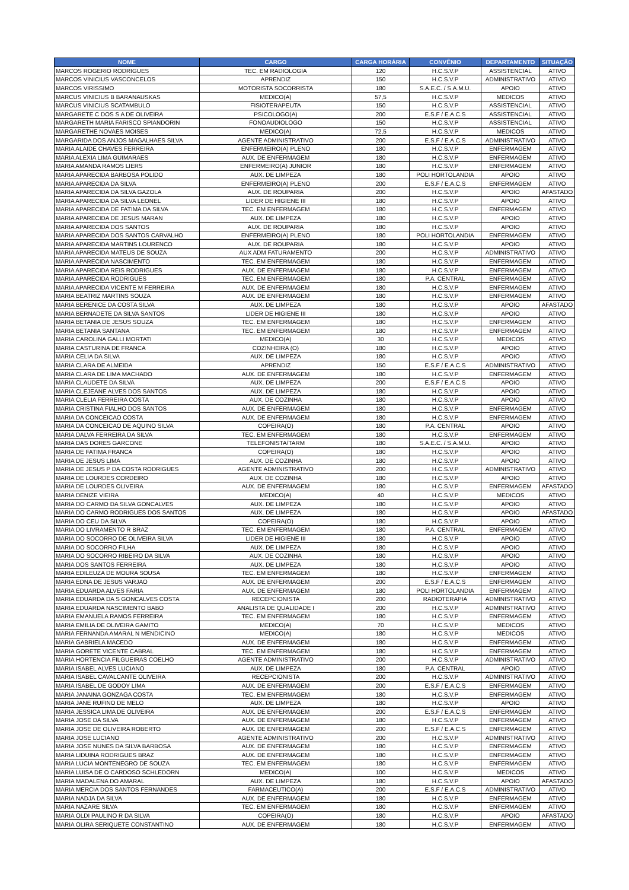| NOME | CARGO | CARGA HORÁRIA | CONVÊNIO | DEPARTAMENTO | SITUAÇÃO |
| --- | --- | --- | --- | --- | --- |
| MARCOS ROGERIO RODRIGUES | TEC. EM RADIOLOGIA | 120 | H.C.S.V.P | ASSISTENCIAL | ATIVO |
| MARCOS VINICIUS VASCONCELOS | APRENDIZ | 150 | H.C.S.V.P | ADMINISTRATIVO | ATIVO |
| MARCOS VIRISSIMO | MOTORISTA SOCORRISTA | 180 | S.A.E.C. / S.A.M.U. | APOIO | ATIVO |
| MARCUS VINICIUS B BARANAUSKAS | MEDICO(A) | 57,5 | H.C.S.V.P | MEDICOS | ATIVO |
| MARCUS VINICIUS SCATAMBULO | FISIOTERAPEUTA | 150 | H.C.S.V.P | ASSISTENCIAL | ATIVO |
| MARGARETE C DOS S A DE OLIVEIRA | PSICOLOGO(A) | 200 | E.S.F / E.A.C.S | ASSISTENCIAL | ATIVO |
| MARGARETH MARIA FARISCO SPIANDORIN | FONOAUDIOLOGO | 150 | H.C.S.V.P | ASSISTENCIAL | ATIVO |
| MARGARETHE NOVAES MOISES | MEDICO(A) | 72,5 | H.C.S.V.P | MEDICOS | ATIVO |
| MARGARIDA DOS ANJOS MAGALHAES SILVA | AGENTE ADMINISTRATIVO | 200 | E.S.F / E.A.C.S | ADMINISTRATIVO | ATIVO |
| MARIA ALAIDE CHAVES FERREIRA | ENFERMEIRO(A) PLENO | 180 | H.C.S.V.P | ENFERMAGEM | ATIVO |
| MARIA ALEXIA LIMA GUIMARAES | AUX. DE ENFERMAGEM | 180 | H.C.S.V.P | ENFERMAGEM | ATIVO |
| MARIA AMANDA RAMOS LIERS | ENFERMEIRO(A) JUNIOR | 180 | H.C.S.V.P | ENFERMAGEM | ATIVO |
| MARIA APARECIDA BARBOSA POLIDO | AUX. DE LIMPEZA | 180 | POLI HORTOLANDIA | APOIO | ATIVO |
| MARIA APARECIDA DA SILVA | ENFERMEIRO(A) PLENO | 200 | E.S.F / E.A.C.S | ENFERMAGEM | ATIVO |
| MARIA APARECIDA DA SILVA GAZOLA | AUX. DE ROUPARIA | 200 | H.C.S.V.P | APOIO | AFASTADO |
| MARIA APARECIDA DA SILVA LEONEL | LIDER DE HIGIENE III | 180 | H.C.S.V.P | APOIO | ATIVO |
| MARIA APARECIDA DE FATIMA DA SILVA | TEC. EM ENFERMAGEM | 180 | H.C.S.V.P | ENFERMAGEM | ATIVO |
| MARIA APARECIDA DE JESUS MARAN | AUX. DE LIMPEZA | 180 | H.C.S.V.P | APOIO | ATIVO |
| MARIA APARECIDA DOS SANTOS | AUX. DE ROUPARIA | 180 | H.C.S.V.P | APOIO | ATIVO |
| MARIA APARECIDA DOS SANTOS CARVALHO | ENFERMEIRO(A) PLENO | 180 | POLI HORTOLANDIA | ENFERMAGEM | ATIVO |
| MARIA APARECIDA MARTINS LOURENCO | AUX. DE ROUPARIA | 180 | H.C.S.V.P | APOIO | ATIVO |
| MARIA APARECIDA MATEUS DE SOUZA | AUX ADM FATURAMENTO | 200 | H.C.S.V.P | ADMINISTRATIVO | ATIVO |
| MARIA APARECIDA NASCIMENTO | TEC. EM ENFERMAGEM | 180 | H.C.S.V.P | ENFERMAGEM | ATIVO |
| MARIA APARECIDA REIS RODRIGUES | AUX. DE ENFERMAGEM | 180 | H.C.S.V.P | ENFERMAGEM | ATIVO |
| MARIA APARECIDA RODRIGUES | TEC. EM ENFERMAGEM | 180 | P.A. CENTRAL | ENFERMAGEM | ATIVO |
| MARIA APARECIDA VICENTE M FERREIRA | AUX. DE ENFERMAGEM | 180 | H.C.S.V.P | ENFERMAGEM | ATIVO |
| MARIA BEATRIZ MARTINS SOUZA | AUX. DE ENFERMAGEM | 180 | H.C.S.V.P | ENFERMAGEM | ATIVO |
| MARIA BERENICE DA COSTA SILVA | AUX. DE LIMPEZA | 180 | H.C.S.V.P | APOIO | AFASTADO |
| MARIA BERNADETE DA SILVA SANTOS | LIDER DE HIGIENE III | 180 | H.C.S.V.P | APOIO | ATIVO |
| MARIA BETANIA DE JESUS SOUZA | TEC. EM ENFERMAGEM | 180 | H.C.S.V.P | ENFERMAGEM | ATIVO |
| MARIA BETANIA SANTANA | TEC. EM ENFERMAGEM | 180 | H.C.S.V.P | ENFERMAGEM | ATIVO |
| MARIA CAROLINA GALLI MORTATI | MEDICO(A) | 30 | H.C.S.V.P | MEDICOS | ATIVO |
| MARIA CASTURINA DE FRANCA | COZINHEIRA (O) | 180 | H.C.S.V.P | APOIO | ATIVO |
| MARIA CELIA DA SILVA | AUX. DE LIMPEZA | 180 | H.C.S.V.P | APOIO | ATIVO |
| MARIA CLARA DE ALMEIDA | APRENDIZ | 150 | E.S.F / E.A.C.S | ADMINISTRATIVO | ATIVO |
| MARIA CLARA DE LIMA MACHADO | AUX. DE ENFERMAGEM | 180 | H.C.S.V.P | ENFERMAGEM | ATIVO |
| MARIA CLAUDETE DA SILVA | AUX. DE LIMPEZA | 200 | E.S.F / E.A.C.S | APOIO | ATIVO |
| MARIA CLEJEANE ALVES DOS SANTOS | AUX. DE LIMPEZA | 180 | H.C.S.V.P | APOIO | ATIVO |
| MARIA CLELIA FERREIRA COSTA | AUX. DE COZINHA | 180 | H.C.S.V.P | APOIO | ATIVO |
| MARIA CRISTINA FIALHO DOS SANTOS | AUX. DE ENFERMAGEM | 180 | H.C.S.V.P | ENFERMAGEM | ATIVO |
| MARIA DA CONCEICAO COSTA | AUX. DE ENFERMAGEM | 180 | H.C.S.V.P | ENFERMAGEM | ATIVO |
| MARIA DA CONCEICAO DE AQUINO SILVA | COPEIRA(O) | 180 | P.A. CENTRAL | APOIO | ATIVO |
| MARIA DALVA FERREIRA DA SILVA | TEC. EM ENFERMAGEM | 180 | H.C.S.V.P | ENFERMAGEM | ATIVO |
| MARIA DAS DORES GARCONE | TELEFONISTA/TARM | 180 | S.A.E.C. / S.A.M.U. | APOIO | ATIVO |
| MARIA DE FATIMA FRANCA | COPEIRA(O) | 180 | H.C.S.V.P | APOIO | ATIVO |
| MARIA DE JESUS LIMA | AUX. DE COZINHA | 180 | H.C.S.V.P | APOIO | ATIVO |
| MARIA DE JESUS P DA COSTA RODRIGUES | AGENTE ADMINISTRATIVO | 200 | H.C.S.V.P | ADMINISTRATIVO | ATIVO |
| MARIA DE LOURDES CORDEIRO | AUX. DE COZINHA | 180 | H.C.S.V.P | APOIO | ATIVO |
| MARIA DE LOURDES OLIVEIRA | AUX. DE ENFERMAGEM | 180 | H.C.S.V.P | ENFERMAGEM | AFASTADO |
| MARIA DENIZE VIEIRA | MEDICO(A) | 40 | H.C.S.V.P | MEDICOS | ATIVO |
| MARIA DO CARMO DA SILVA GONCALVES | AUX. DE LIMPEZA | 180 | H.C.S.V.P | APOIO | ATIVO |
| MARIA DO CARMO RODRIGUES DOS SANTOS | AUX. DE LIMPEZA | 180 | H.C.S.V.P | APOIO | AFASTADO |
| MARIA DO CEU DA SILVA | COPEIRA(O) | 180 | H.C.S.V.P | APOIO | ATIVO |
| MARIA DO LIVRAMENTO R BRAZ | TEC. EM ENFERMAGEM | 180 | P.A. CENTRAL | ENFERMAGEM | ATIVO |
| MARIA DO SOCORRO DE OLIVEIRA SILVA | LIDER DE HIGIENE III | 180 | H.C.S.V.P | APOIO | ATIVO |
| MARIA DO SOCORRO FILHA | AUX. DE LIMPEZA | 180 | H.C.S.V.P | APOIO | ATIVO |
| MARIA DO SOCORRO RIBEIRO DA SILVA | AUX. DE COZINHA | 180 | H.C.S.V.P | APOIO | ATIVO |
| MARIA DOS SANTOS FERREIRA | AUX. DE LIMPEZA | 180 | H.C.S.V.P | APOIO | ATIVO |
| MARIA EDILEUZA DE MOURA SOUSA | TEC. EM ENFERMAGEM | 180 | H.C.S.V.P | ENFERMAGEM | ATIVO |
| MARIA EDNA DE JESUS VARJAO | AUX. DE ENFERMAGEM | 200 | E.S.F / E.A.C.S | ENFERMAGEM | ATIVO |
| MARIA EDUARDA ALVES FARIA | AUX. DE ENFERMAGEM | 180 | POLI HORTOLANDIA | ENFERMAGEM | ATIVO |
| MARIA EDUARDA DA S GONCALVES COSTA | RECEPCIONISTA | 200 | RADIOTERAPIA | ADMINISTRATIVO | ATIVO |
| MARIA EDUARDA NASCIMENTO BABO | ANALISTA DE QUALIDADE I | 200 | H.C.S.V.P | ADMINISTRATIVO | ATIVO |
| MARIA EMANUELA RAMOS FERREIRA | TEC. EM ENFERMAGEM | 180 | H.C.S.V.P | ENFERMAGEM | ATIVO |
| MARIA EMILIA DE OLIVEIRA GAMITO | MEDICO(A) | 70 | H.C.S.V.P | MEDICOS | ATIVO |
| MARIA FERNANDA AMARAL N MENDICINO | MEDICO(A) | 180 | H.C.S.V.P | MEDICOS | ATIVO |
| MARIA GABRIELA MACEDO | AUX. DE ENFERMAGEM | 180 | H.C.S.V.P | ENFERMAGEM | ATIVO |
| MARIA GORETE VICENTE CABRAL | TEC. EM ENFERMAGEM | 180 | H.C.S.V.P | ENFERMAGEM | ATIVO |
| MARIA HORTENCIA FILGUEIRAS COELHO | AGENTE ADMINISTRATIVO | 200 | H.C.S.V.P | ADMINISTRATIVO | ATIVO |
| MARIA ISABEL ALVES LUCIANO | AUX. DE LIMPEZA | 180 | P.A. CENTRAL | APOIO | ATIVO |
| MARIA ISABEL CAVALCANTE OLIVEIRA | RECEPCIONISTA | 200 | H.C.S.V.P | ADMINISTRATIVO | ATIVO |
| MARIA ISABEL DE GODOY LIMA | AUX. DE ENFERMAGEM | 200 | E.S.F / E.A.C.S | ENFERMAGEM | ATIVO |
| MARIA JANAINA GONZAGA COSTA | TEC. EM ENFERMAGEM | 180 | H.C.S.V.P | ENFERMAGEM | ATIVO |
| MARIA JANE RUFINO DE MELO | AUX. DE LIMPEZA | 180 | H.C.S.V.P | APOIO | ATIVO |
| MARIA JESSICA LIMA DE OLIVEIRA | AUX. DE ENFERMAGEM | 200 | E.S.F / E.A.C.S | ENFERMAGEM | ATIVO |
| MARIA JOSE DA SILVA | AUX. DE ENFERMAGEM | 180 | H.C.S.V.P | ENFERMAGEM | ATIVO |
| MARIA JOSE DE OLIVEIRA ROBERTO | AUX. DE ENFERMAGEM | 200 | E.S.F / E.A.C.S | ENFERMAGEM | ATIVO |
| MARIA JOSE LUCIANO | AGENTE ADMINISTRATIVO | 200 | H.C.S.V.P | ADMINISTRATIVO | ATIVO |
| MARIA JOSE NUNES DA SILVA BARBOSA | AUX. DE ENFERMAGEM | 180 | H.C.S.V.P | ENFERMAGEM | ATIVO |
| MARIA LIDUINA RODRIGUES BRAZ | AUX. DE ENFERMAGEM | 180 | H.C.S.V.P | ENFERMAGEM | ATIVO |
| MARIA LUCIA MONTENEGRO DE SOUZA | TEC. EM ENFERMAGEM | 180 | H.C.S.V.P | ENFERMAGEM | ATIVO |
| MARIA LUISA DE O CARDOSO SCHLEDORN | MEDICO(A) | 100 | H.C.S.V.P | MEDICOS | ATIVO |
| MARIA MADALENA DO AMARAL | AUX. DE LIMPEZA | 180 | H.C.S.V.P | APOIO | AFASTADO |
| MARIA MERCIA DOS SANTOS FERNANDES | FARMACEUTICO(A) | 200 | E.S.F / E.A.C.S | ADMINISTRATIVO | ATIVO |
| MARIA NADJA DA SILVA | AUX. DE ENFERMAGEM | 180 | H.C.S.V.P | ENFERMAGEM | ATIVO |
| MARIA NAZARE SILVA | TEC. EM ENFERMAGEM | 180 | H.C.S.V.P | ENFERMAGEM | ATIVO |
| MARIA OLDI PAULINO R DA SILVA | COPEIRA(O) | 180 | H.C.S.V.P | APOIO | AFASTADO |
| MARIA OLIRA SERIQUETE CONSTANTINO | AUX. DE ENFERMAGEM | 180 | H.C.S.V.P | ENFERMAGEM | ATIVO |